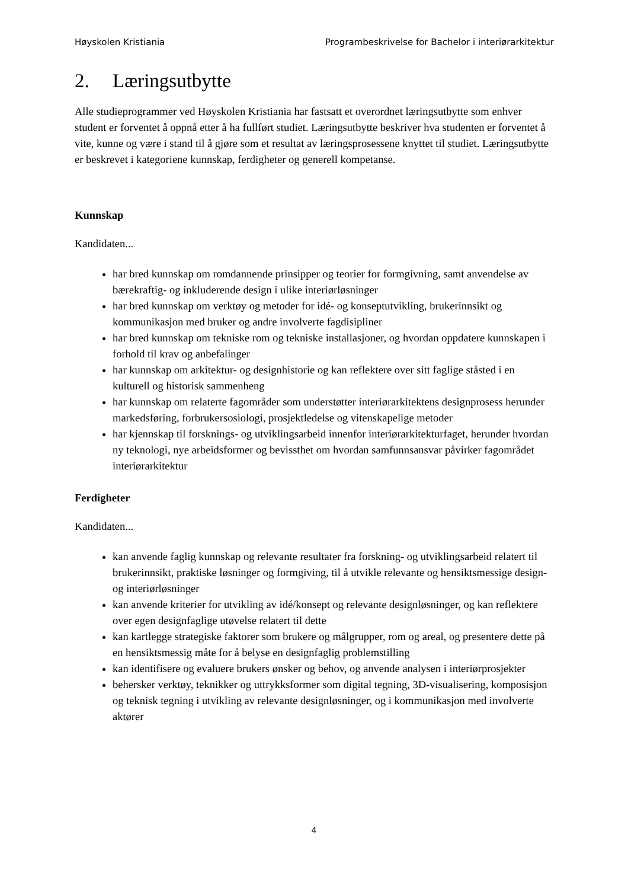Høyskolen Kristiania Programbeskrivelse for Bachelor i interiørarkitektur
2. Læringsutbytte
Alle studieprogrammer ved Høyskolen Kristiania har fastsatt et overordnet læringsutbytte som enhver student er forventet å oppnå etter å ha fullført studiet. Læringsutbytte beskriver hva studenten er forventet å vite, kunne og være i stand til å gjøre som et resultat av læringsprosessene knyttet til studiet. Læringsutbytte er beskrevet i kategoriene kunnskap, ferdigheter og generell kompetanse.
Kunnskap
Kandidaten...
har bred kunnskap om romdannende prinsipper og teorier for formgivning, samt anvendelse av bærekraftig- og inkluderende design i ulike interiørløsninger
har bred kunnskap om verktøy og metoder for idé- og konseptutvikling, brukerinnsikt og kommunikasjon med bruker og andre involverte fagdisipliner
har bred kunnskap om tekniske rom og tekniske installasjoner, og hvordan oppdatere kunnskapen i forhold til krav og anbefalinger
har kunnskap om arkitektur- og designhistorie og kan reflektere over sitt faglige ståsted i en kulturell og historisk sammenheng
har kunnskap om relaterte fagområder som understøtter interiørarkitektens designprosess herunder markedsføring, forbrukersosiologi, prosjektledelse og vitenskapelige metoder
har kjennskap til forsknings- og utviklingsarbeid innenfor interiørarkitekturfaget, herunder hvordan ny teknologi, nye arbeidsformer og bevissthet om hvordan samfunnsansvar påvirker fagområdet interiørarkitektur
Ferdigheter
Kandidaten...
kan anvende faglig kunnskap og relevante resultater fra forskning- og utviklingsarbeid relatert til brukerinnsikt, praktiske løsninger og formgiving, til å utvikle relevante og hensiktsmessige design- og interiørløsninger
kan anvende kriterier for utvikling av idé/konsept og relevante designløsninger, og kan reflektere over egen designfaglige utøvelse relatert til dette
kan kartlegge strategiske faktorer som brukere og målgrupper, rom og areal, og presentere dette på en hensiktsmessig måte for å belyse en designfaglig problemstilling
kan identifisere og evaluere brukers ønsker og behov, og anvende analysen i interiørprosjekter
behersker verktøy, teknikker og uttrykksformer som digital tegning, 3D-visualisering, komposisjon og teknisk tegning i utvikling av relevante designløsninger, og i kommunikasjon med involverte aktører
4